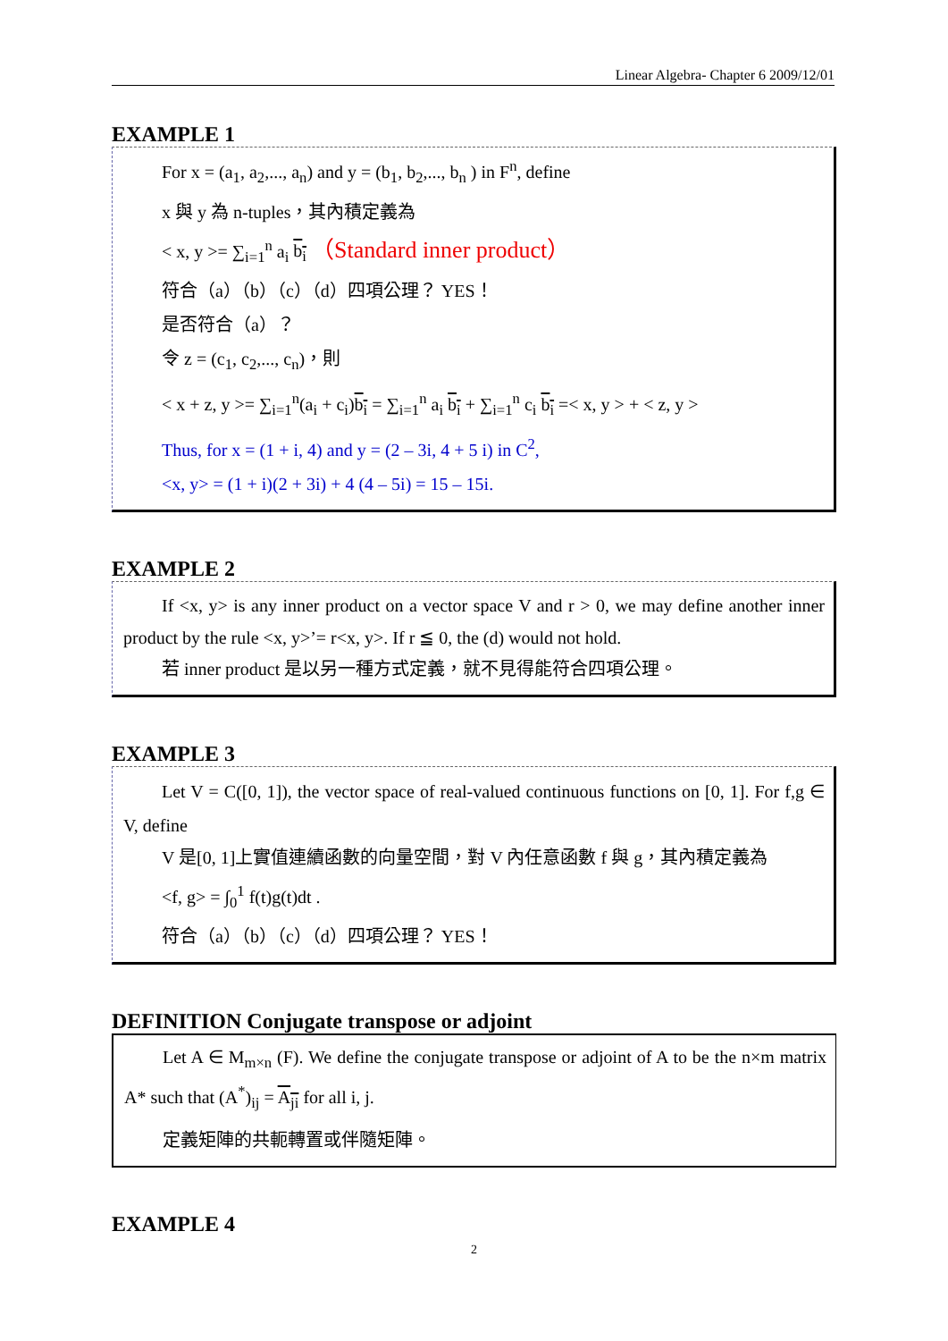Linear Algebra- Chapter 6 2009/12/01
EXAMPLE 1
For x = (a<sub>1</sub>, a<sub>2</sub>,..., a<sub>n</sub>) and y = (b<sub>1</sub>, b<sub>2</sub>,..., b<sub>n</sub> ) in F<sup>n</sup>, define
x 與 y 為 n-tuples，其內積定義為
< x, y >= ∑<sub>i=1</sub><sup>n</sup> a<sub>i</sub> b<sub>i</sub> （Standard inner product）
符合（a）（b）（c）（d）四項公理？ YES！
是否符合（a）？
令 z = (c<sub>1</sub>, c<sub>2</sub>,..., c<sub>n</sub>)，則
< x + z, y >= ∑<sub>i=1</sub><sup>n</sup>(a<sub>i</sub> + c<sub>i</sub>)b<sub>i</sub> = ∑<sub>i=1</sub><sup>n</sup> a<sub>i</sub> b<sub>i</sub> + ∑<sub>i=1</sub><sup>n</sup> c<sub>i</sub> b<sub>i</sub> =< x, y > + < z, y >
Thus, for x = (1 + i, 4) and y = (2 – 3i, 4 + 5 i) in C<sup>2</sup>,
<x, y> = (1 + i)(2 + 3i) + 4 (4 – 5i) = 15 – 15i.
EXAMPLE 2
If <x, y> is any inner product on a vector space V and r > 0, we may define another inner product by the rule <x, y>’= r<x, y>. If r ≦ 0, the (d) would not hold.
若 inner product 是以另一種方式定義，就不見得能符合四項公理。
EXAMPLE 3
Let V = C([0, 1]), the vector space of real-valued continuous functions on [0, 1]. For f,g ∈ V, define
V 是[0, 1]上實值連續函數的向量空間，對 V 內任意函數 f 與 g，其內積定義為
<f, g> = ∫<sub>0</sub><sup>1</sup> f(t)g(t)dt .
符合（a）（b）（c）（d）四項公理？ YES！
DEFINITION Conjugate transpose or adjoint
Let A ∈ M<sub>m×n</sub> (F). We define the conjugate transpose or adjoint of A to be the n×m matrix A* such that (A<sup>*</sup>)<sub>ij</sub> = A<sub>ji</sub> for all i, j.
定義矩陣的共軛轉置或伴隨矩陣。
EXAMPLE 4
2